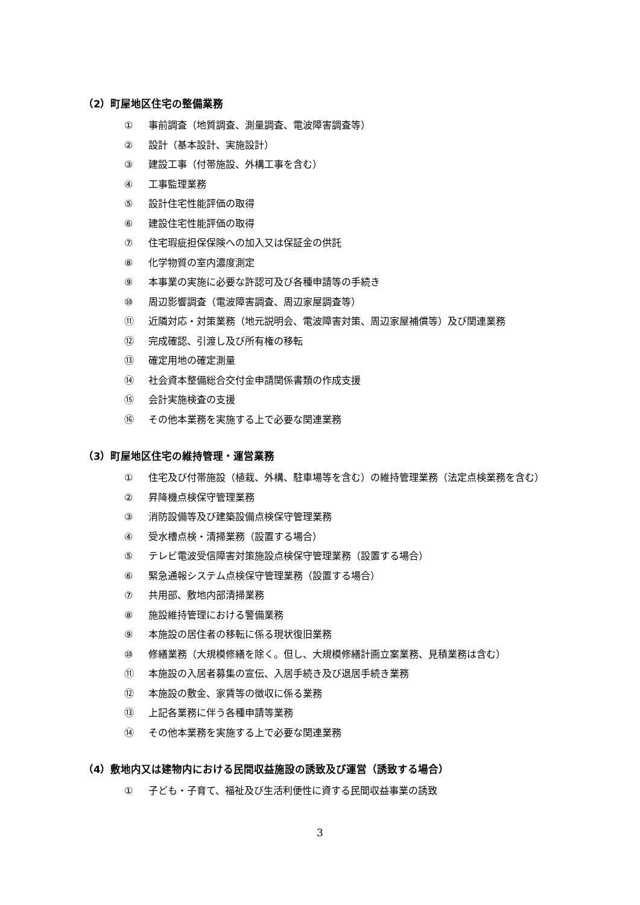（2）町屋地区住宅の整備業務
① 事前調査（地質調査、測量調査、電波障害調査等）
② 設計（基本設計、実施設計）
③ 建設工事（付帯施設、外構工事を含む）
④ 工事監理業務
⑤ 設計住宅性能評価の取得
⑥ 建設住宅性能評価の取得
⑦ 住宅瑕疵担保保険への加入又は保証金の供託
⑧ 化学物質の室内濃度測定
⑨ 本事業の実施に必要な許認可及び各種申請等の手続き
⑩ 周辺影響調査（電波障害調査、周辺家屋調査等）
⑪ 近隣対応・対策業務（地元説明会、電波障害対策、周辺家屋補償等）及び関連業務
⑫ 完成確認、引渡し及び所有権の移転
⑬ 確定用地の確定測量
⑭ 社会資本整備総合交付金申請関係書類の作成支援
⑮ 会計実施検査の支援
⑯ その他本業務を実施する上で必要な関連業務
（3）町屋地区住宅の維持管理・運営業務
① 住宅及び付帯施設（植栽、外構、駐車場等を含む）の維持管理業務（法定点検業務を含む）
② 昇降機点検保守管理業務
③ 消防設備等及び建築設備点検保守管理業務
④ 受水槽点検・清掃業務（設置する場合）
⑤ テレビ電波受信障害対策施設点検保守管理業務（設置する場合）
⑥ 緊急通報システム点検保守管理業務（設置する場合）
⑦ 共用部、敷地内部清掃業務
⑧ 施設維持管理における警備業務
⑨ 本施設の居住者の移転に係る現状復旧業務
⑩ 修繕業務（大規模修繕を除く。但し、大規模修繕計画立案業務、見積業務は含む）
⑪ 本施設の入居者募集の宣伝、入居手続き及び退居手続き業務
⑫ 本施設の敷金、家賃等の徴収に係る業務
⑬ 上記各業務に伴う各種申請等業務
⑭ その他本業務を実施する上で必要な関連業務
（4）敷地内又は建物内における民間収益施設の誘致及び運営（誘致する場合）
① 子ども・子育て、福祉及び生活利便性に資する民間収益事業の誘致
3